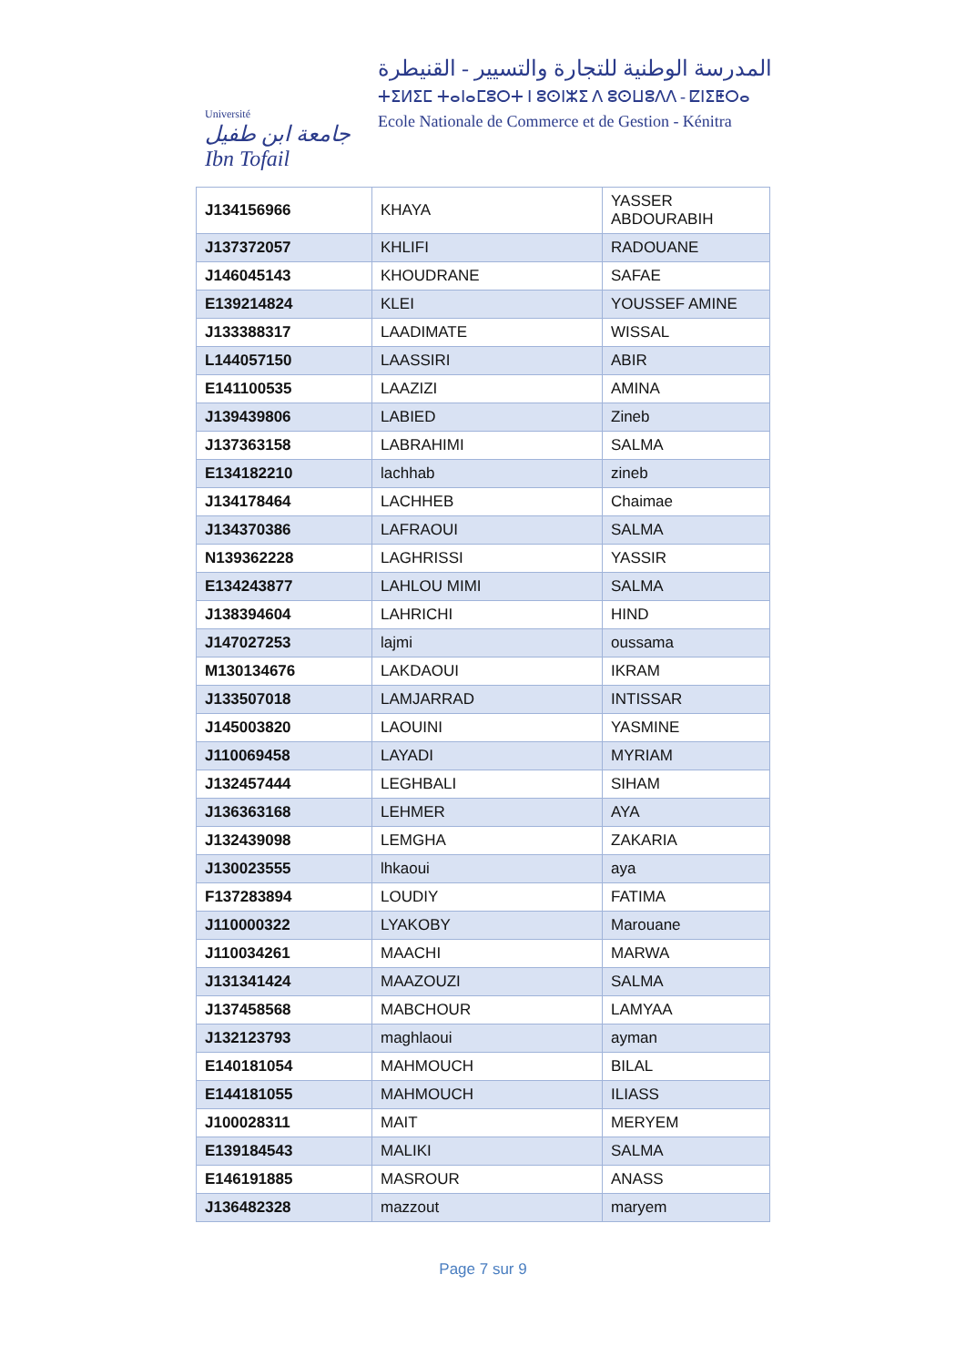Université
جامعة ابن طفيل Ibn Tofail
المدرسة الوطنية للتجارة والتسيير - القنيطرة
ⵜⵉⵍⵉⵎ ⵜⴰⵏⴰⵎⵓⵔⵜ ⵏ ⵓⵙⵏⵣⵉ ⴷ ⵓⵙⵡⵓⴷⴷ - ⵇⵏⵉⵟⵔⴰ
Ecole Nationale de Commerce et de Gestion - Kénitra
| J134156966 | KHAYA | YASSER ABDOURABIH |
| J137372057 | KHLIFI | RADOUANE |
| J146045143 | KHOUDRANE | SAFAE |
| E139214824 | KLEI | YOUSSEF AMINE |
| J133388317 | LAADIMATE | WISSAL |
| L144057150 | LAASSIRI | ABIR |
| E141100535 | LAAZIZI | AMINA |
| J139439806 | LABIED | Zineb |
| J137363158 | LABRAHIMI | SALMA |
| E134182210 | lachhab | zineb |
| J134178464 | LACHHEB | Chaimae |
| J134370386 | LAFRAOUI | SALMA |
| N139362228 | LAGHRISSI | YASSIR |
| E134243877 | LAHLOU MIMI | SALMA |
| J138394604 | LAHRICHI | HIND |
| J147027253 | lajmi | oussama |
| M130134676 | LAKDAOUI | IKRAM |
| J133507018 | LAMJARRAD | INTISSAR |
| J145003820 | LAOUINI | YASMINE |
| J110069458 | LAYADI | MYRIAM |
| J132457444 | LEGHBALI | SIHAM |
| J136363168 | LEHMER | AYA |
| J132439098 | LEMGHA | ZAKARIA |
| J130023555 | lhkaoui | aya |
| F137283894 | LOUDIY | FATIMA |
| J110000322 | LYAKOBY | Marouane |
| J110034261 | MAACHI | MARWA |
| J131341424 | MAAZOUZI | SALMA |
| J137458568 | MABCHOUR | LAMYAA |
| J132123793 | maghlaoui | ayman |
| E140181054 | MAHMOUCH | BILAL |
| E144181055 | MAHMOUCH | ILIASS |
| J100028311 | MAIT | MERYEM |
| E139184543 | MALIKI | SALMA |
| E146191885 | MASROUR | ANASS |
| J136482328 | mazzout | maryem |
Page 7 sur 9